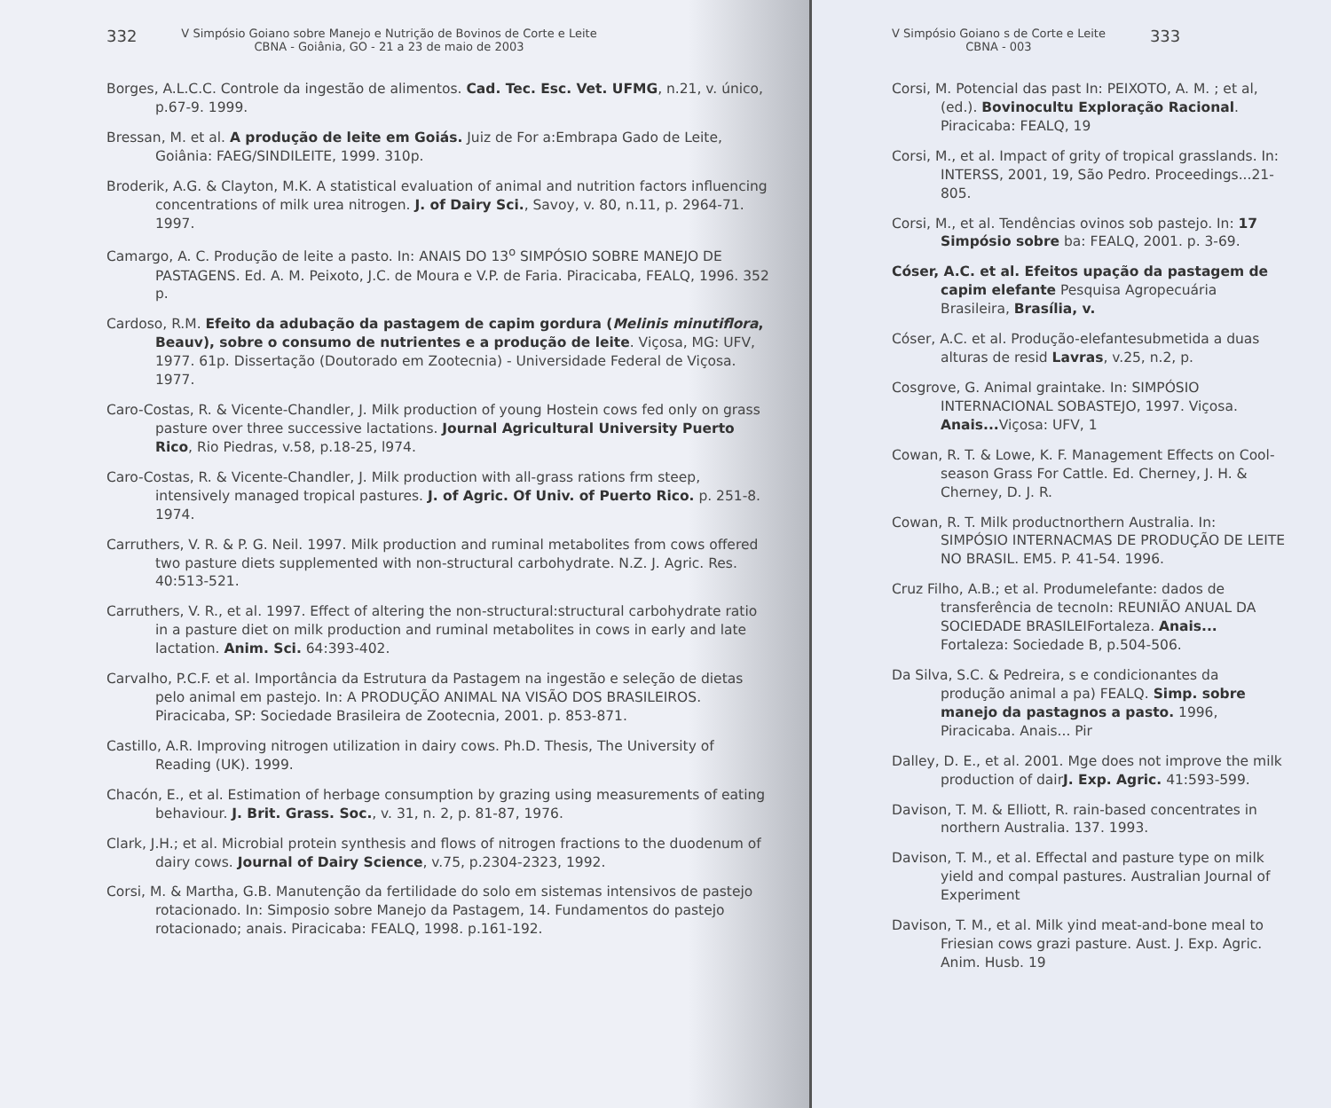332 V Simpósio Goiano sobre Manejo e Nutrição de Bovinos de Corte e Leite
CBNA - Goiânia, GO - 21 a 23 de maio de 2003
Borges, A.L.C.C. Controle da ingestão de alimentos. Cad. Tec. Esc. Vet. UFMG, n.21, v. único, p.67-9. 1999.
Bressan, M. et al. A produção de leite em Goiás. Juiz de For a:Embrapa Gado de Leite, Goiânia: FAEG/SINDILEITE, 1999. 310p.
Broderik, A.G. & Clayton, M.K. A statistical evaluation of animal and nutrition factors influencing concentrations of milk urea nitrogen. J. of Dairy Sci., Savoy, v. 80, n.11, p. 2964-71. 1997.
Camargo, A. C. Produção de leite a pasto. In: ANAIS DO 13<sup>o</sup> SIMPÓSIO SOBRE MANEJO DE PASTAGENS. Ed. A. M. Peixoto, J.C. de Moura e V.P. de Faria. Piracicaba, FEALQ, 1996. 352 p.
Cardoso, R.M. Efeito da adubação da pastagem de capim gordura (Melinis minutiflora, Beauv), sobre o consumo de nutrientes e a produção de leite. Viçosa, MG: UFV, 1977. 61p. Dissertação (Doutorado em Zootecnia) - Universidade Federal de Viçosa. 1977.
Caro-Costas, R. & Vicente-Chandler, J. Milk production of young Hostein cows fed only on grass pasture over three successive lactations. Journal Agricultural University Puerto Rico, Rio Piedras, v.58, p.18-25, l974.
Caro-Costas, R. & Vicente-Chandler, J. Milk production with all-grass rations frm steep, intensively managed tropical pastures. J. of Agric. Of Univ. of Puerto Rico. p. 251-8. 1974.
Carruthers, V. R. & P. G. Neil. 1997. Milk production and ruminal metabolites from cows offered two pasture diets supplemented with non-structural carbohydrate. N.Z. J. Agric. Res. 40:513-521.
Carruthers, V. R., et al. 1997. Effect of altering the non-structural:structural carbohydrate ratio in a pasture diet on milk production and ruminal metabolites in cows in early and late lactation. Anim. Sci. 64:393-402.
Carvalho, P.C.F. et al. Importância da Estrutura da Pastagem na ingestão e seleção de dietas pelo animal em pastejo. In: A PRODUÇÃO ANIMAL NA VISÃO DOS BRASILEIROS. Piracicaba, SP: Sociedade Brasileira de Zootecnia, 2001. p. 853-871.
Castillo, A.R. Improving nitrogen utilization in dairy cows. Ph.D. Thesis, The University of Reading (UK). 1999.
Chacón, E., et al. Estimation of herbage consumption by grazing using measurements of eating behaviour. J. Brit. Grass. Soc., v. 31, n. 2, p. 81-87, 1976.
Clark, J.H.; et al. Microbial protein synthesis and flows of nitrogen fractions to the duodenum of dairy cows. Journal of Dairy Science, v.75, p.2304-2323, 1992.
Corsi, M. & Martha, G.B. Manutenção da fertilidade do solo em sistemas intensivos de pastejo rotacionado. In: Simposio sobre Manejo da Pastagem, 14. Fundamentos do pastejo rotacionado; anais. Piracicaba: FEALQ, 1998. p.161-192.
V Simpósio Goiano s de Corte e Leite
CBNA - 003 333
Corsi, M. Potencial das past In: PEIXOTO, A. M. ; et al, (ed.). Bovinocultu Exploração Racional. Piracicaba: FEALQ, 19
Corsi, M., et al. Impact of grity of tropical grasslands. In: INTERSS, 2001, 19, São Pedro. Proceedings...21-805.
Corsi, M., et al. Tendências ovinos sob pastejo. In: 17 Simpósio sobre ba: FEALQ, 2001. p. 3-69.
Cóser, A.C. et al. Efeitos upação da pastagem de capim elefante Pesquisa Agropecuária Brasileira, Brasília, v.
Cóser, A.C. et al. Produção-elefantesubmetida a duas alturas de resid Lavras, v.25, n.2, p.
Cosgrove, G. Animal graintake. In: SIMPÓSIO INTERNACIONAL SOBASTEJO, 1997. Viçosa. Anais... Viçosa: UFV, 1
Cowan, R. T. & Lowe, K. F. Management Effects on Cool-season Grass For Cattle. Ed. Cherney, J. H. & Cherney, D. J. R.
Cowan, R. T. Milk productnorthern Australia. In: SIMPÓSIO INTERNACMAS DE PRODUÇÃO DE LEITE NO BRASIL. EM5. P. 41-54. 1996.
Cruz Filho, A.B.; et al. Produmelefante: dados de transferência de tecnoIn: REUNIÃO ANUAL DA SOCIEDADE BRASILEIFortaleza. Anais... Fortaleza: Sociedade B, p.504-506.
Da Silva, S.C. & Pedreira, s e condicionantes da produção animal a pa) FEALQ. Simp. sobre manejo da pastagnos a pasto. 1996, Piracicaba. Anais... Pir
Dalley, D. E., et al. 2001. Mge does not improve the milk production of dairJ. Exp. Agric. 41:593-599.
Davison, T. M. & Elliott, R. rain-based concentrates in northern Australia. 137. 1993.
Davison, T. M., et al. Effectal and pasture type on milk yield and compal pastures. Australian Journal of Experiment
Davison, T. M., et al. Milk yind meat-and-bone meal to Friesian cows grazi pasture. Aust. J. Exp. Agric. Anim. Husb. 19